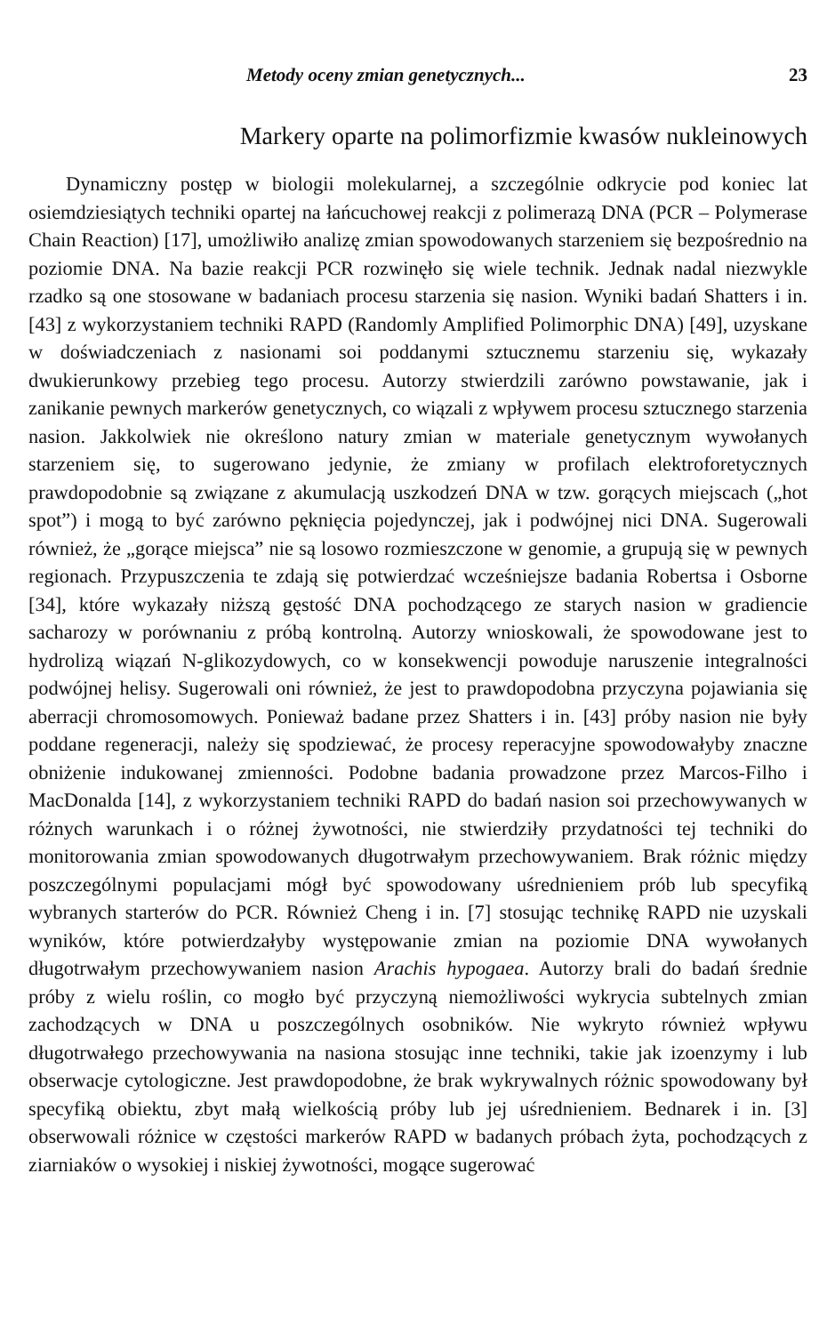Metody oceny zmian genetycznych... 23
Markery oparte na polimorfizmie kwasów nukleinowych
Dynamiczny postęp w biologii molekularnej, a szczególnie odkrycie pod koniec lat osiemdziesiątych techniki opartej na łańcuchowej reakcji z polimerazą DNA (PCR – Polymerase Chain Reaction) [17], umożliwiło analizę zmian spowodowanych starzeniem się bezpośrednio na poziomie DNA. Na bazie reakcji PCR rozwinęło się wiele technik. Jednak nadal niezwykle rzadko są one stosowane w badaniach procesu starzenia się nasion. Wyniki badań Shatters i in. [43] z wykorzystaniem techniki RAPD (Randomly Amplified Polimorphic DNA) [49], uzyskane w doświadczeniach z nasionami soi poddanymi sztucznemu starzeniu się, wykazały dwukierunkowy przebieg tego procesu. Autorzy stwierdzili zarówno powstawanie, jak i zanikanie pewnych markerów genetycznych, co wiązali z wpływem procesu sztucznego starzenia nasion. Jakkolwiek nie określono natury zmian w materiale genetycznym wywołanych starzeniem się, to sugerowano jedynie, że zmiany w profilach elektroforetycznych prawdopodobnie są związane z akumulacją uszkodzeń DNA w tzw. gorących miejscach („hot spot”) i mogą to być zarówno pęknięcia pojedynczej, jak i podwójnej nici DNA. Sugerowali również, że „gorące miejsca” nie są losowo rozmieszczone w genomie, a grupują się w pewnych regionach. Przypuszczenia te zdają się potwierdzać wcześniejsze badania Robertsa i Osborne [34], które wykazały niższą gęstość DNA pochodzącego ze starych nasion w gradiencie sacharozy w porównaniu z próbą kontrolną. Autorzy wnioskowali, że spowodowane jest to hydrolizą wiązań N-glikozydowych, co w konsekwencji powoduje naruszenie integralności podwójnej helisy. Sugerowali oni również, że jest to prawdopodobna przyczyna pojawiania się aberracji chromosomowych. Ponieważ badane przez Shatters i in. [43] próby nasion nie były poddane regeneracji, należy się spodziewać, że procesy reperacyjne spowodowałyby znaczne obniżenie indukowanej zmienności. Podobne badania prowadzone przez Marcos-Filho i MacDonalda [14], z wykorzystaniem techniki RAPD do badań nasion soi przechowywanych w różnych warunkach i o różnej żywotności, nie stwierdziły przydatności tej techniki do monitorowania zmian spowodowanych długotrwałym przechowywaniem. Brak różnic między poszczególnymi populacjami mógł być spowodowany uśrednieniem prób lub specyfiką wybranych starterów do PCR. Również Cheng i in. [7] stosując technikę RAPD nie uzyskali wyników, które potwierdzałyby występowanie zmian na poziomie DNA wywołanych długotrwałym przechowywaniem nasion Arachis hypogaea. Autorzy brali do badań średnie próby z wielu roślin, co mogło być przyczyną niemożliwości wykrycia subtelnych zmian zachodzących w DNA u poszczególnych osobników. Nie wykryto również wpływu długotrwałego przechowywania na nasiona stosując inne techniki, takie jak izoenzymy i lub obserwacje cytologiczne. Jest prawdopodobne, że brak wykrywalnych różnic spowodowany był specyfiką obiektu, zbyt małą wielkością próby lub jej uśrednieniem. Bednarek i in. [3] obserwowali różnice w częstości markerów RAPD w badanych próbach żyta, pochodzących z ziarniaków o wysokiej i niskiej żywotności, mogące sugerować